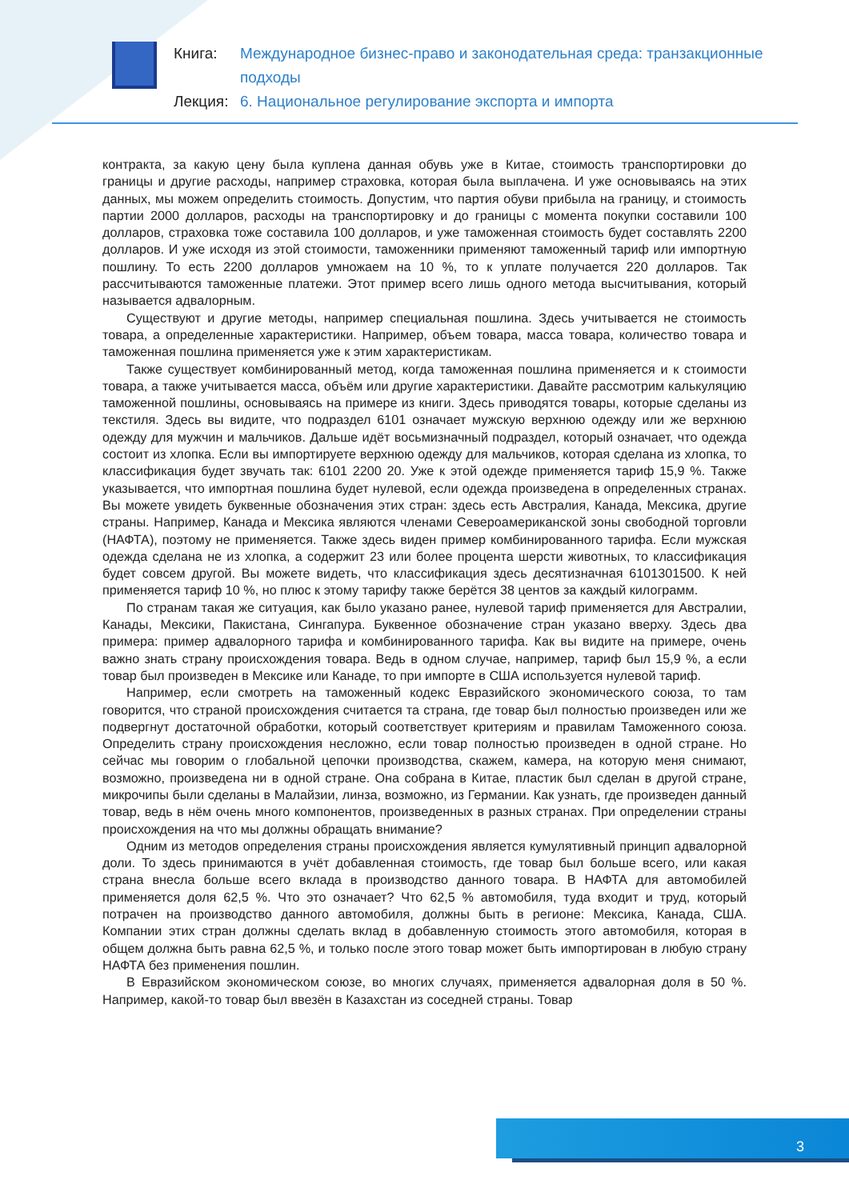Книга: Международное бизнес-право и законодательная среда: транзакционные подходы
Лекция: 6. Национальное регулирование экспорта и импорта
контракта, за какую цену была куплена данная обувь уже в Китае, стоимость транспортировки до границы и другие расходы, например страховка, которая была выплачена. И уже основываясь на этих данных, мы можем определить стоимость. Допустим, что партия обуви прибыла на границу, и стоимость партии 2000 долларов, расходы на транспортировку и до границы с момента покупки составили 100 долларов, страховка тоже составила 100 долларов, и уже таможенная стоимость будет составлять 2200 долларов. И уже исходя из этой стоимости, таможенники применяют таможенный тариф или импортную пошлину. То есть 2200 долларов умножаем на 10 %, то к уплате получается 220 долларов. Так рассчитываются таможенные платежи. Этот пример всего лишь одного метода высчитывания, который называется адвалорным.
Существуют и другие методы, например специальная пошлина. Здесь учитывается не стоимость товара, а определенные характеристики. Например, объем товара, масса товара, количество товара и таможенная пошлина применяется уже к этим характеристикам.
Также существует комбинированный метод, когда таможенная пошлина применяется и к стоимости товара, а также учитывается масса, объём или другие характеристики. Давайте рассмотрим калькуляцию таможенной пошлины, основываясь на примере из книги. Здесь приводятся товары, которые сделаны из текстиля. Здесь вы видите, что подраздел 6101 означает мужскую верхнюю одежду или же верхнюю одежду для мужчин и мальчиков. Дальше идёт восьмизначный подраздел, который означает, что одежда состоит из хлопка. Если вы импортируете верхнюю одежду для мальчиков, которая сделана из хлопка, то классификация будет звучать так: 6101 2200 20. Уже к этой одежде применяется тариф 15,9 %. Также указывается, что импортная пошлина будет нулевой, если одежда произведена в определенных странах. Вы можете увидеть буквенные обозначения этих стран: здесь есть Австралия, Канада, Мексика, другие страны. Например, Канада и Мексика являются членами Североамериканской зоны свободной торговли (НАФТА), поэтому не применяется. Также здесь виден пример комбинированного тарифа. Если мужская одежда сделана не из хлопка, а содержит 23 или более процента шерсти животных, то классификация будет совсем другой. Вы можете видеть, что классификация здесь десятизначная 6101301500. К ней применяется тариф 10 %, но плюс к этому тарифу также берётся 38 центов за каждый килограмм.
По странам такая же ситуация, как было указано ранее, нулевой тариф применяется для Австралии, Канады, Мексики, Пакистана, Сингапура. Буквенное обозначение стран указано вверху. Здесь два примера: пример адвалорного тарифа и комбинированного тарифа. Как вы видите на примере, очень важно знать страну происхождения товара. Ведь в одном случае, например, тариф был 15,9 %, а если товар был произведен в Мексике или Канаде, то при импорте в США используется нулевой тариф.
Например, если смотреть на таможенный кодекс Евразийского экономического союза, то там говорится, что страной происхождения считается та страна, где товар был полностью произведен или же подвергнут достаточной обработки, который соответствует критериям и правилам Таможенного союза. Определить страну происхождения несложно, если товар полностью произведен в одной стране. Но сейчас мы говорим о глобальной цепочки производства, скажем, камера, на которую меня снимают, возможно, произведена ни в одной стране. Она собрана в Китае, пластик был сделан в другой стране, микрочипы были сделаны в Малайзии, линза, возможно, из Германии. Как узнать, где произведен данный товар, ведь в нём очень много компонентов, произведенных в разных странах. При определении страны происхождения на что мы должны обращать внимание?
Одним из методов определения страны происхождения является кумулятивный принцип адвалорной доли. То здесь принимаются в учёт добавленная стоимость, где товар был больше всего, или какая страна внесла больше всего вклада в производство данного товара. В НАФТА для автомобилей применяется доля 62,5 %. Что это означает? Что 62,5 % автомобиля, туда входит и труд, который потрачен на производство данного автомобиля, должны быть в регионе: Мексика, Канада, США. Компании этих стран должны сделать вклад в добавленную стоимость этого автомобиля, которая в общем должна быть равна 62,5 %, и только после этого товар может быть импортирован в любую страну НАФТА без применения пошлин.
В Евразийском экономическом союзе, во многих случаях, применяется адвалорная доля в 50 %. Например, какой-то товар был ввезён в Казахстан из соседней страны. Товар
3